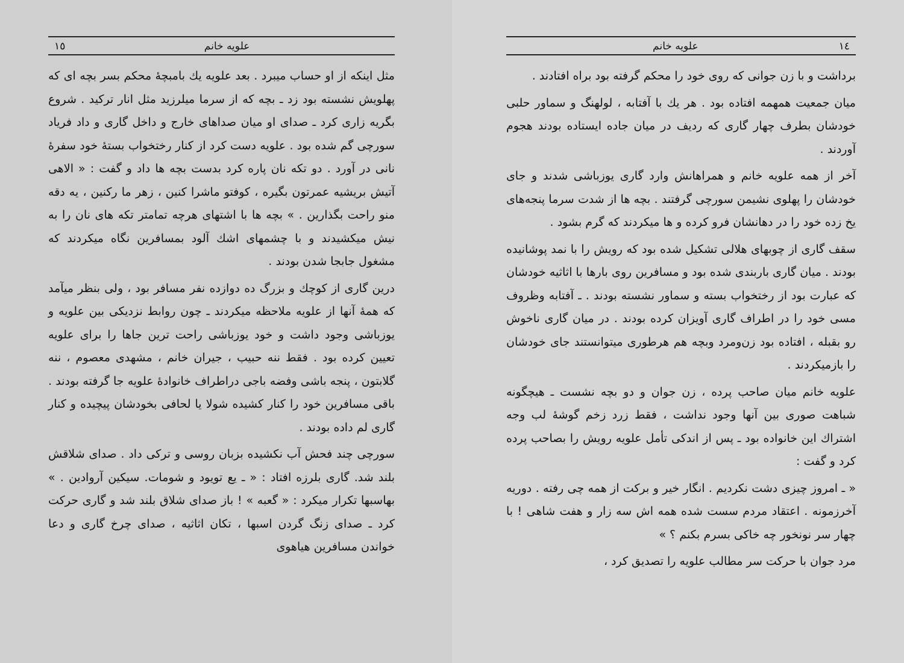١٤ علویه خانم
برداشت و با زن جوانی که روی خود را محکم گرفته بود براه افتادند .
میان جمعیت همهمه افتاده بود . هر یك با آفتابه ، لولهنگ و سماور حلبی خودشان بطرف چهار گاری که ردیف در میان جاده ایستاده بودند هجوم آوردند .
آخر از همه علویه خانم و همراهانش وارد گاری یوزباشی شدند و جای خودشان را پهلوی نشیمن سورچی گرفتند . بچه ها از شدت سرما پنجه‌های یخ زده خود را در دهانشان فرو کرده و ها میکردند که گرم بشود .
سقف گاری از چوبهای هلالی تشکیل شده بود که رویش را با نمد پوشانیده بودند . میان گاری باربندی شده بود و مسافرین روی بارها با اثاثیه خودشان که عبارت بود از رختخواب بسته و سماور نشسته بودند . ـ آفتابه وظروف مسی خود را در اطراف گاری آویزان کرده بودند . در میان گاری ناخوش رو بقبله ، افتاده بود زن‌ومرد وبچه هم هرطوری میتوانستند جای خودشان را بازمیکردند .
علویه خانم میان صاحب پرده ، زن جوان و دو بچه نشست ـ هیچگونه شباهت صوری بین آنها وجود نداشت ، فقط زرد زخم گوشهٔ لب وجه اشتراك این خانواده بود ـ پس از اندکی تأمل علویه رویش را بصاحب پرده کرد و گفت :
« ـ امروز چیزی دشت نکردیم . انگار خیر و برکت از همه چی رفته . دوریه آخرزمونه . اعتقاد مردم سست شده همه اش سه زار و هفت شاهی ! با چهار سر نونخور چه خاکی بسرم بکنم ؟ »
مرد جوان با حرکت سر مطالب علویه را تصدیق کرد ،
علویه خانم ١٥
مثل اینکه از او حساب میبرد . بعد علویه یك بامبچهٔ محکم بسر بچه ای که پهلویش نشسته بود زد ـ بچه که از سرما میلرزید مثل انار ترکید . شروع بگریه زاری کرد ـ صدای او میان صداهای خارج و داخل گاری و داد فریاد سورچی گم شده بود . علویه دست کرد از کنار رختخواب بستهٔ خود سفرهٔ نانی در آورد . دو تکه نان پاره کرد بدست بچه ها داد و گفت : « الاهی آتیش بریشیه عمرتون بگیره ، کوفتو ماشرا کنین ، زهر ما رکنین ، یه دقه منو راحت بگذارین . » بچه ها با اشتهای هرچه تمامتر تکه های نان را به نیش میکشیدند و با چشمهای اشك آلود بمسافرین نگاه میکردند که مشغول جابجا شدن بودند .
درین گاری از کوچك و بزرگ ده دوازده نفر مسافر بود ، ولی بنظر میآمد که همهٔ آنها از علویه ملاحظه میکردند ـ چون روابط نزدیکی بین علویه و یوزباشی وجود داشت و خود یوزباشی راحت ترین جاها را برای علویه تعیین کرده بود . فقط ننه حبیب ، جیران خانم ، مشهدی معصوم ، ننه گلابتون ، پنجه باشی وفضه باجی دراطراف خانوادهٔ علویه جا گرفته بودند . باقی مسافرین خود را کنار کشیده شولا یا لحافی بخودشان پیچیده و کنار گاری لم داده بودند .
سورچی چند فحش آب نکشیده بزبان روسی و ترکی داد . صدای شلاقش بلند شد. گاری بلرزه افتاد : « ـ یع تویود و شومات. سیکین آروادین . » بهاسبها تکرار میکرد : « گعبه » ! باز صدای شلاق بلند شد و گاری حرکت کرد ـ صدای زنگ گردن اسبها ، تکان اثاثیه ، صدای چرخ گاری و دعا خواندن مسافرین هیاهوی